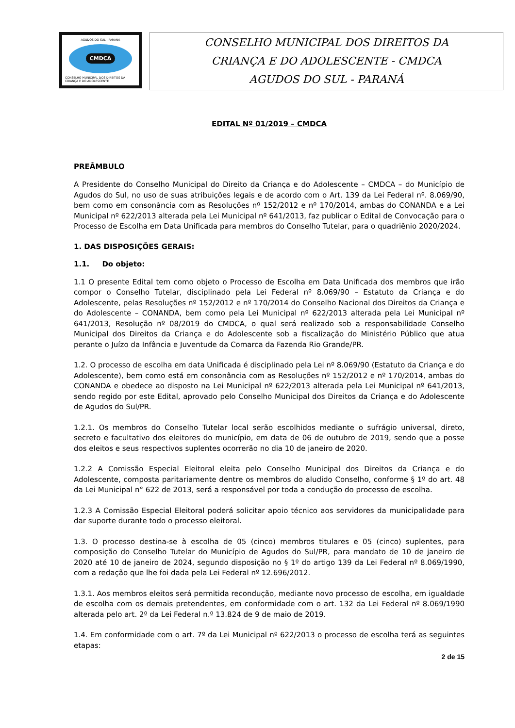AGUDOS DO SUL - PARANÁ
CMDCA
CONSELHO MUNICIPAL DOS DIREITOS DA CRIANÇA E DO ADOLESCENTE
CONSELHO MUNICIPAL DOS DIREITOS DA
CRIANÇA E DO ADOLESCENTE - CMDCA
AGUDOS DO SUL - PARANÁ
EDITAL Nº 01/2019 – CMDCA
PREÂMBULO
A Presidente do Conselho Municipal do Direito da Criança e do Adolescente – CMDCA – do Município de Agudos do Sul, no uso de suas atribuições legais e de acordo com o Art. 139 da Lei Federal nº. 8.069/90, bem como em consonância com as Resoluções nº 152/2012 e nº 170/2014, ambas do CONANDA e a Lei Municipal nº 622/2013 alterada pela Lei Municipal nº 641/2013, faz publicar o Edital de Convocação para o Processo de Escolha em Data Unificada para membros do Conselho Tutelar, para o quadriênio 2020/2024.
1. DAS DISPOSIÇÕES GERAIS:
1.1. Do objeto:
1.1 O presente Edital tem como objeto o Processo de Escolha em Data Unificada dos membros que irão compor o Conselho Tutelar, disciplinado pela Lei Federal nº 8.069/90 – Estatuto da Criança e do Adolescente, pelas Resoluções nº 152/2012 e nº 170/2014 do Conselho Nacional dos Direitos da Criança e do Adolescente – CONANDA, bem como pela Lei Municipal nº 622/2013 alterada pela Lei Municipal nº 641/2013, Resolução nº 08/2019 do CMDCA, o qual será realizado sob a responsabilidade Conselho Municipal dos Direitos da Criança e do Adolescente sob a fiscalização do Ministério Público que atua perante o Juízo da Infância e Juventude da Comarca da Fazenda Rio Grande/PR.
1.2. O processo de escolha em data Unificada é disciplinado pela Lei nº 8.069/90 (Estatuto da Criança e do Adolescente), bem como está em consonância com as Resoluções nº 152/2012 e nº 170/2014, ambas do CONANDA e obedece ao disposto na Lei Municipal nº 622/2013 alterada pela Lei Municipal nº 641/2013, sendo regido por este Edital, aprovado pelo Conselho Municipal dos Direitos da Criança e do Adolescente de Agudos do Sul/PR.
1.2.1. Os membros do Conselho Tutelar local serão escolhidos mediante o sufrágio universal, direto, secreto e facultativo dos eleitores do município, em data de 06 de outubro de 2019, sendo que a posse dos eleitos e seus respectivos suplentes ocorrerão no dia 10 de janeiro de 2020.
1.2.2 A Comissão Especial Eleitoral eleita pelo Conselho Municipal dos Direitos da Criança e do Adolescente, composta paritariamente dentre os membros do aludido Conselho, conforme § 1º do art. 48 da Lei Municipal n° 622 de 2013, será a responsável por toda a condução do processo de escolha.
1.2.3 A Comissão Especial Eleitoral poderá solicitar apoio técnico aos servidores da municipalidade para dar suporte durante todo o processo eleitoral.
1.3. O processo destina-se à escolha de 05 (cinco) membros titulares e 05 (cinco) suplentes, para composição do Conselho Tutelar do Município de Agudos do Sul/PR, para mandato de 10 de janeiro de 2020 até 10 de janeiro de 2024, segundo disposição no § 1º do artigo 139 da Lei Federal nº 8.069/1990, com a redação que lhe foi dada pela Lei Federal nº 12.696/2012.
1.3.1. Aos membros eleitos será permitida recondução, mediante novo processo de escolha, em igualdade de escolha com os demais pretendentes, em conformidade com o art. 132 da Lei Federal nº 8.069/1990 alterada pelo art. 2º da Lei Federal n.º 13.824 de 9 de maio de 2019.
1.4. Em conformidade com o art. 7º da Lei Municipal nº 622/2013 o processo de escolha terá as seguintes etapas:
2 de 15